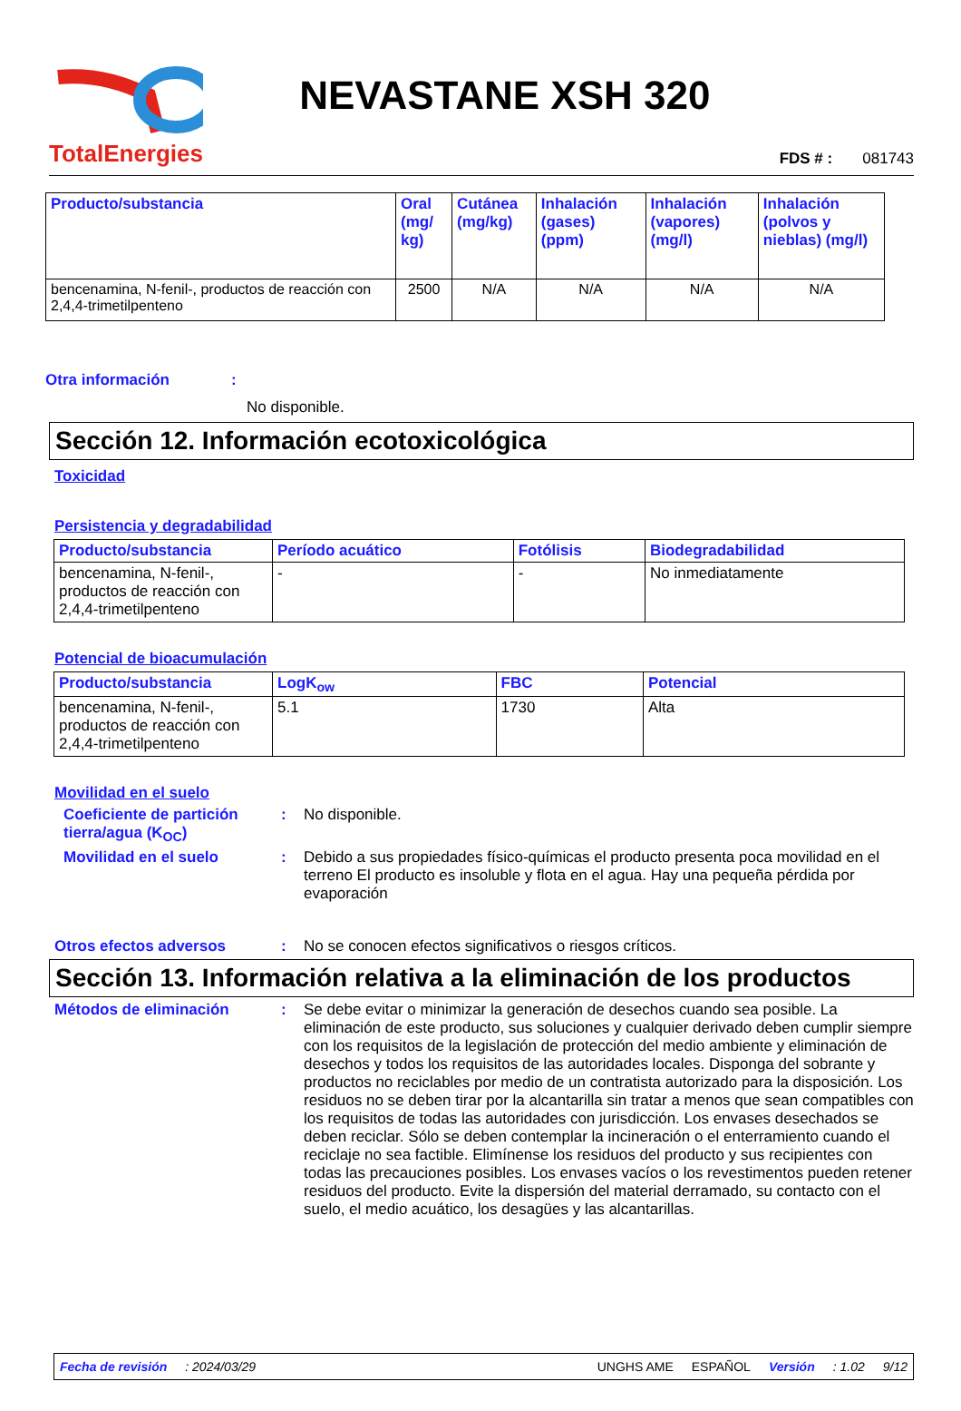TotalEnergies
NEVASTANE XSH 320
FDS # : 081743
| Producto/substancia | Oral (mg/ kg) | Cutánea (mg/kg) | Inhalación (gases) (ppm) | Inhalación (vapores) (mg/l) | Inhalación (polvos y nieblas) (mg/l) |
| --- | --- | --- | --- | --- | --- |
| bencenamina, N-fenil-, productos de reacción con 2,4,4-trimetilpenteno | 2500 | N/A | N/A | N/A | N/A |
Otra información:
No disponible.
Sección 12. Información ecotoxicológica
Toxicidad
Persistencia y degradabilidad
| Producto/substancia | Período acuático | Fotólisis | Biodegradabilidad |
| --- | --- | --- | --- |
| bencenamina, N-fenil-, productos de reacción con 2,4,4-trimetilpenteno | - | - | No inmediatamente |
Potencial de bioacumulación
| Producto/substancia | LogK<sub>ow</sub> | FBC | Potencial |
| --- | --- | --- | --- |
| bencenamina, N-fenil-, productos de reacción con 2,4,4-trimetilpenteno | 5.1 | 1730 | Alta |
Movilidad en el suelo
Coeficiente de partición tierra/agua (K<sub>OC</sub>): No disponible.
Movilidad en el suelo: Debido a sus propiedades físico-químicas el producto presenta poca movilidad en el terreno El producto es insoluble y flota en el agua. Hay una pequeña pérdida por evaporación
Otros efectos adversos: No se conocen efectos significativos o riesgos críticos.
Sección 13. Información relativa a la eliminación de los productos
Métodos de eliminación: Se debe evitar o minimizar la generación de desechos cuando sea posible. La eliminación de este producto, sus soluciones y cualquier derivado deben cumplir siempre con los requisitos de la legislación de protección del medio ambiente y eliminación de desechos y todos los requisitos de las autoridades locales. Disponga del sobrante y productos no reciclables por medio de un contratista autorizado para la disposición. Los residuos no se deben tirar por la alcantarilla sin tratar a menos que sean compatibles con los requisitos de todas las autoridades con jurisdicción. Los envases desechados se deben reciclar. Sólo se deben contemplar la incineración o el enterramiento cuando el reciclaje no sea factible. Elimínense los residuos del producto y sus recipientes con todas las precauciones posibles. Los envases vacíos o los revestimentos pueden retener residuos del producto. Evite la dispersión del material derramado, su contacto con el suelo, el medio acuático, los desagües y las alcantarillas.
Fecha de revisión: 2024/03/29 UNGHS AME ESPAÑOL Versión: 1.02 9/12